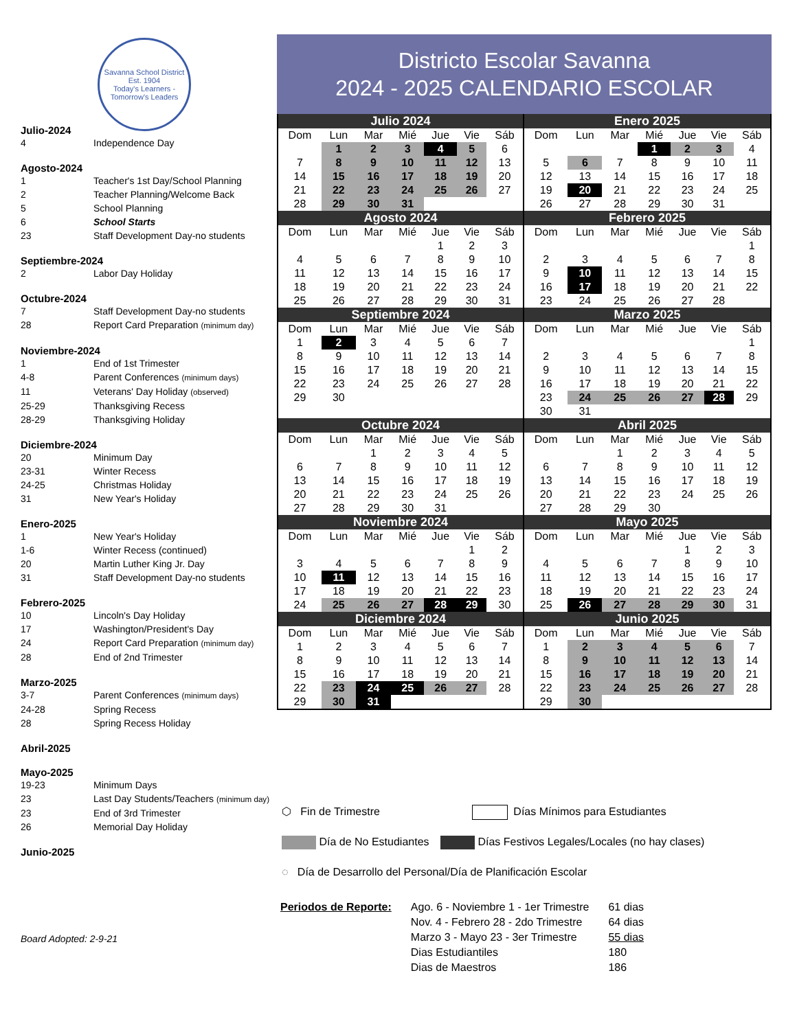Savanna School District
Est. 1904
Today's Learners - Tomorrow's Leaders
Julio-2024
4 Independence Day
Agosto-2024
1 Teacher's 1st Day/School Planning
2 Teacher Planning/Welcome Back
5 School Planning
6 School Starts
23 Staff Development Day-no students
Septiembre-2024
2 Labor Day Holiday
Octubre-2024
7 Staff Development Day-no students
28 Report Card Preparation (minimum day)
Noviembre-2024
1 End of 1st Trimester
4-8 Parent Conferences (minimum days)
11 Veterans' Day Holiday (observed)
25-29 Thanksgiving Recess
28-29 Thanksgiving Holiday
Diciembre-2024
20 Minimum Day
23-31 Winter Recess
24-25 Christmas Holiday
31 New Year's Holiday
Enero-2025
1 New Year's Holiday
1-6 Winter Recess (continued)
20 Martin Luther King Jr. Day
31 Staff Development Day-no students
Febrero-2025
10 Lincoln's Day Holiday
17 Washington/President's Day
24 Report Card Preparation (minimum day)
28 End of 2nd Trimester
Marzo-2025
3-7 Parent Conferences (minimum days)
24-28 Spring Recess
28 Spring Recess Holiday
Abril-2025
Mayo-2025
19-23 Minimum Days
23 Last Day Students/Teachers (minimum day)
23 End of 3rd Trimester
26 Memorial Day Holiday
Junio-2025
Board Adopted: 2-9-21
Districto Escolar Savanna
2024 - 2025 CALENDARIO ESCOLAR
| Julio 2024 | | | | | | |
| --- | --- | --- | --- | --- | --- | --- |
| Dom | Lun | Mar | Mié | Jue | Vie | Sáb |
| | 1 | 2 | 3 | 4 | 5 | 6 |
| 7 | 8 | 9 | 10 | 11 | 12 | 13 |
| 14 | 15 | 16 | 17 | 18 | 19 | 20 |
| 21 | 22 | 23 | 24 | 25 | 26 | 27 |
| 28 | 29 | 30 | 31 | | | |
| Enero 2025 | | | | | | |
| --- | --- | --- | --- | --- | --- | --- |
| Dom | Lun | Mar | Mié | Jue | Vie | Sáb |
| | | | 1 | 2 | 3 | 4 |
| 5 | 6 | 7 | 8 | 9 | 10 | 11 |
| 12 | 13 | 14 | 15 | 16 | 17 | 18 |
| 19 | 20 | 21 | 22 | 23 | 24 | 25 |
| 26 | 27 | 28 | 29 | 30 | 31 | |
| Agosto 2024 | | | | | | |
| --- | --- | --- | --- | --- | --- | --- |
| Dom | Lun | Mar | Mié | Jue | Vie | Sáb |
| | | | | 1 | 2 | 3 |
| 4 | 5 | 6 | 7 | 8 | 9 | 10 |
| 11 | 12 | 13 | 14 | 15 | 16 | 17 |
| 18 | 19 | 20 | 21 | 22 | 23 | 24 |
| 25 | 26 | 27 | 28 | 29 | 30 | 31 |
| Febrero 2025 | | | | | | |
| --- | --- | --- | --- | --- | --- | --- |
| Dom | Lun | Mar | Mié | Jue | Vie | Sáb |
| | | | | | | 1 |
| 2 | 3 | 4 | 5 | 6 | 7 | 8 |
| 9 | 10 | 11 | 12 | 13 | 14 | 15 |
| 16 | 17 | 18 | 19 | 20 | 21 | 22 |
| 23 | 24 | 25 | 26 | 27 | 28 | |
| Septiembre 2024 | | | | | | |
| --- | --- | --- | --- | --- | --- | --- |
| Dom | Lun | Mar | Mié | Jue | Vie | Sáb |
| 1 | 2 | 3 | 4 | 5 | 6 | 7 |
| 8 | 9 | 10 | 11 | 12 | 13 | 14 |
| 15 | 16 | 17 | 18 | 19 | 20 | 21 |
| 22 | 23 | 24 | 25 | 26 | 27 | 28 |
| 29 | 30 | | | | | |
| Marzo 2025 | | | | | | |
| --- | --- | --- | --- | --- | --- | --- |
| Dom | Lun | Mar | Mié | Jue | Vie | Sáb |
| | | | | | | 1 |
| 2 | 3 | 4 | 5 | 6 | 7 | 8 |
| 9 | 10 | 11 | 12 | 13 | 14 | 15 |
| 16 | 17 | 18 | 19 | 20 | 21 | 22 |
| 23 | 24 | 25 | 26 | 27 | 28 | 29 |
| 30 | 31 | | | | | |
| Octubre 2024 | | | | | | |
| --- | --- | --- | --- | --- | --- | --- |
| Dom | Lun | Mar | Mié | Jue | Vie | Sáb |
| | | 1 | 2 | 3 | 4 | 5 |
| 6 | 7 | 8 | 9 | 10 | 11 | 12 |
| 13 | 14 | 15 | 16 | 17 | 18 | 19 |
| 20 | 21 | 22 | 23 | 24 | 25 | 26 |
| 27 | 28 | 29 | 30 | 31 | | |
| Abril 2025 | | | | | | |
| --- | --- | --- | --- | --- | --- | --- |
| Dom | Lun | Mar | Mié | Jue | Vie | Sáb |
| | | 1 | 2 | 3 | 4 | 5 |
| 6 | 7 | 8 | 9 | 10 | 11 | 12 |
| 13 | 14 | 15 | 16 | 17 | 18 | 19 |
| 20 | 21 | 22 | 23 | 24 | 25 | 26 |
| 27 | 28 | 29 | 30 | | | |
| Noviembre 2024 | | | | | | |
| --- | --- | --- | --- | --- | --- | --- |
| Dom | Lun | Mar | Mié | Jue | Vie | Sáb |
| | | | | | 1 | 2 |
| 3 | 4 | 5 | 6 | 7 | 8 | 9 |
| 10 | 11 | 12 | 13 | 14 | 15 | 16 |
| 17 | 18 | 19 | 20 | 21 | 22 | 23 |
| 24 | 25 | 26 | 27 | 28 | 29 | 30 |
| Mayo 2025 | | | | | | |
| --- | --- | --- | --- | --- | --- | --- |
| Dom | Lun | Mar | Mié | Jue | Vie | Sáb |
| | | | | 1 | 2 | 3 |
| 4 | 5 | 6 | 7 | 8 | 9 | 10 |
| 11 | 12 | 13 | 14 | 15 | 16 | 17 |
| 18 | 19 | 20 | 21 | 22 | 23 | 24 |
| 25 | 26 | 27 | 28 | 29 | 30 | 31 |
| Diciembre 2024 | | | | | | |
| --- | --- | --- | --- | --- | --- | --- |
| Dom | Lun | Mar | Mié | Jue | Vie | Sáb |
| 1 | 2 | 3 | 4 | 5 | 6 | 7 |
| 8 | 9 | 10 | 11 | 12 | 13 | 14 |
| 15 | 16 | 17 | 18 | 19 | 20 | 21 |
| 22 | 23 | 24 | 25 | 26 | 27 | 28 |
| 29 | 30 | 31 | | | | |
| Junio 2025 | | | | | | |
| --- | --- | --- | --- | --- | --- | --- |
| Dom | Lun | Mar | Mié | Jue | Vie | Sáb |
| 1 | 2 | 3 | 4 | 5 | 6 | 7 |
| 8 | 9 | 10 | 11 | 12 | 13 | 14 |
| 15 | 16 | 17 | 18 | 19 | 20 | 21 |
| 22 | 23 | 24 | 25 | 26 | 27 | 28 |
| 29 | 30 | | | | | |
⬡ Fin de Trimestre Días Mínimos para Estudiantes
Día de No Estudiantes Días Festivos Legales/Locales (no hay clases)
◌ Día de Desarrollo del Personal/Día de Planificación Escolar
Periodos de Reporte: Ago. 6 - Noviembre 1 - 1er Trimestre
Nov. 4 - Febrero 28 - 2do Trimestre
Marzo 3 - Mayo 23 - 3er Trimestre
Dias Estudiantiles
Dias de Maestros
61 dias
64 dias
55 dias
180
186